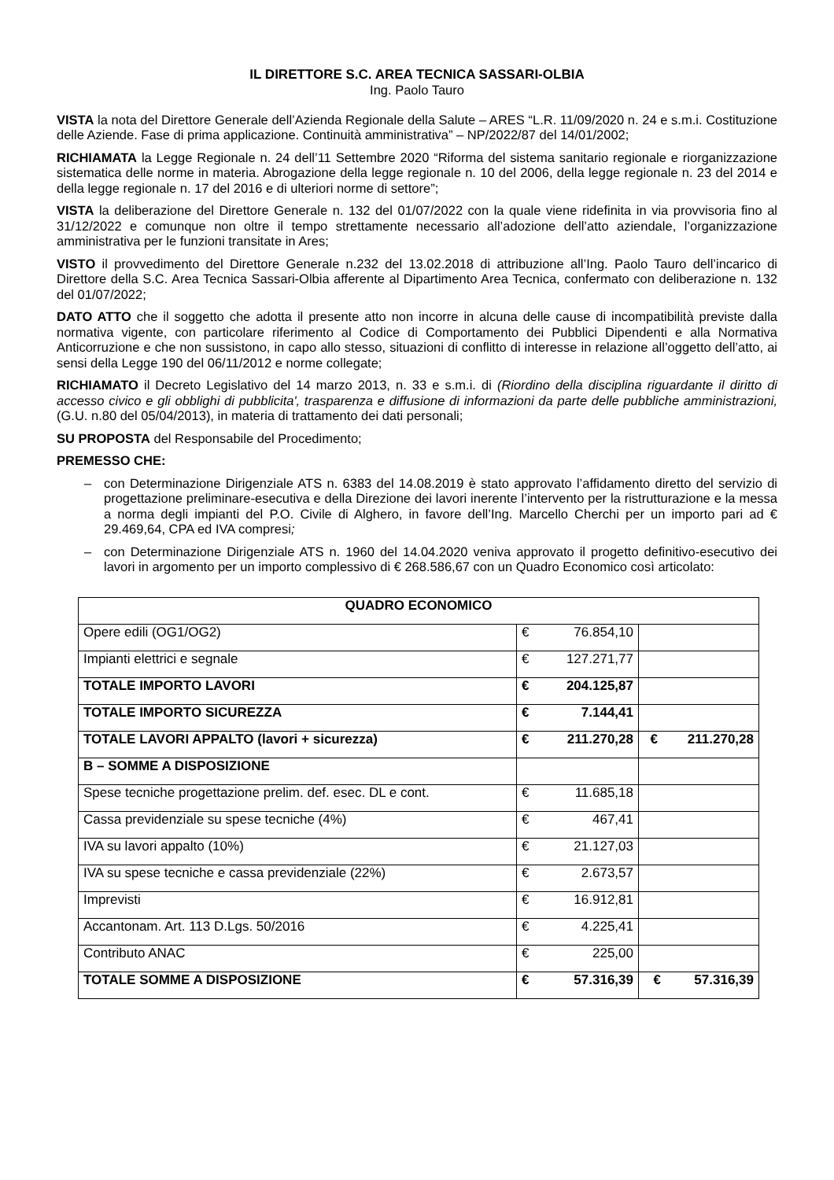IL DIRETTORE S.C. AREA TECNICA SASSARI-OLBIA
Ing. Paolo Tauro
VISTA la nota del Direttore Generale dell’Azienda Regionale della Salute – ARES “L.R. 11/09/2020 n. 24 e s.m.i. Costituzione delle Aziende. Fase di prima applicazione. Continuità amministrativa” – NP/2022/87 del 14/01/2002;
RICHIAMATA la Legge Regionale n. 24 dell’11 Settembre 2020 “Riforma del sistema sanitario regionale e riorganizzazione sistematica delle norme in materia. Abrogazione della legge regionale n. 10 del 2006, della legge regionale n. 23 del 2014 e della legge regionale n. 17 del 2016 e di ulteriori norme di settore”;
VISTA la deliberazione del Direttore Generale n. 132 del 01/07/2022 con la quale viene ridefinita in via provvisoria fino al 31/12/2022 e comunque non oltre il tempo strettamente necessario all’adozione dell’atto aziendale, l’organizzazione amministrativa per le funzioni transitate in Ares;
VISTO il provvedimento del Direttore Generale n.232 del 13.02.2018 di attribuzione all’Ing. Paolo Tauro dell’incarico di Direttore della S.C. Area Tecnica Sassari-Olbia afferente al Dipartimento Area Tecnica, confermato con deliberazione n. 132 del 01/07/2022;
DATO ATTO che il soggetto che adotta il presente atto non incorre in alcuna delle cause di incompatibilità previste dalla normativa vigente, con particolare riferimento al Codice di Comportamento dei Pubblici Dipendenti e alla Normativa Anticorruzione e che non sussistono, in capo allo stesso, situazioni di conflitto di interesse in relazione all’oggetto dell’atto, ai sensi della Legge 190 del 06/11/2012 e norme collegate;
RICHIAMATO il Decreto Legislativo del 14 marzo 2013, n. 33 e s.m.i. di (Riordino della disciplina riguardante il diritto di accesso civico e gli obblighi di pubblicita', trasparenza e diffusione di informazioni da parte delle pubbliche amministrazioni, (G.U. n.80 del 05/04/2013), in materia di trattamento dei dati personali;
SU PROPOSTA del Responsabile del Procedimento;
PREMESSO CHE:
– con Determinazione Dirigenziale ATS n. 6383 del 14.08.2019 è stato approvato l’affidamento diretto del servizio di progettazione preliminare-esecutiva e della Direzione dei lavori inerente l’intervento per la ristrutturazione e la messa a norma degli impianti del P.O. Civile di Alghero, in favore dell’Ing. Marcello Cherchi per un importo pari ad € 29.469,64, CPA ed IVA compresi;
– con Determinazione Dirigenziale ATS n. 1960 del 14.04.2020 veniva approvato il progetto definitivo-esecutivo dei lavori in argomento per un importo complessivo di € 268.586,67 con un Quadro Economico così articolato:
| QUADRO ECONOMICO | | | |
| --- | --- | --- | --- |
| Opere edili (OG1/OG2) | € | 76.854,10 | |
| Impianti elettrici e segnale | € | 127.271,77 | |
| TOTALE IMPORTO LAVORI | € | 204.125,87 | |
| TOTALE IMPORTO SICUREZZA | € | 7.144,41 | |
| TOTALE LAVORI APPALTO (lavori + sicurezza) | € | 211.270,28 | € 211.270,28 |
| B – SOMME A DISPOSIZIONE | | | |
| Spese tecniche progettazione prelim. def. esec. DL e cont. | € | 11.685,18 | |
| Cassa previdenziale su spese tecniche (4%) | € | 467,41 | |
| IVA su lavori appalto (10%) | € | 21.127,03 | |
| IVA su spese tecniche e cassa previdenziale (22%) | € | 2.673,57 | |
| Imprevisti | € | 16.912,81 | |
| Accantonam. Art. 113 D.Lgs. 50/2016 | € | 4.225,41 | |
| Contributo ANAC | € | 225,00 | |
| TOTALE SOMME A DISPOSIZIONE | € | 57.316,39 | € 57.316,39 |